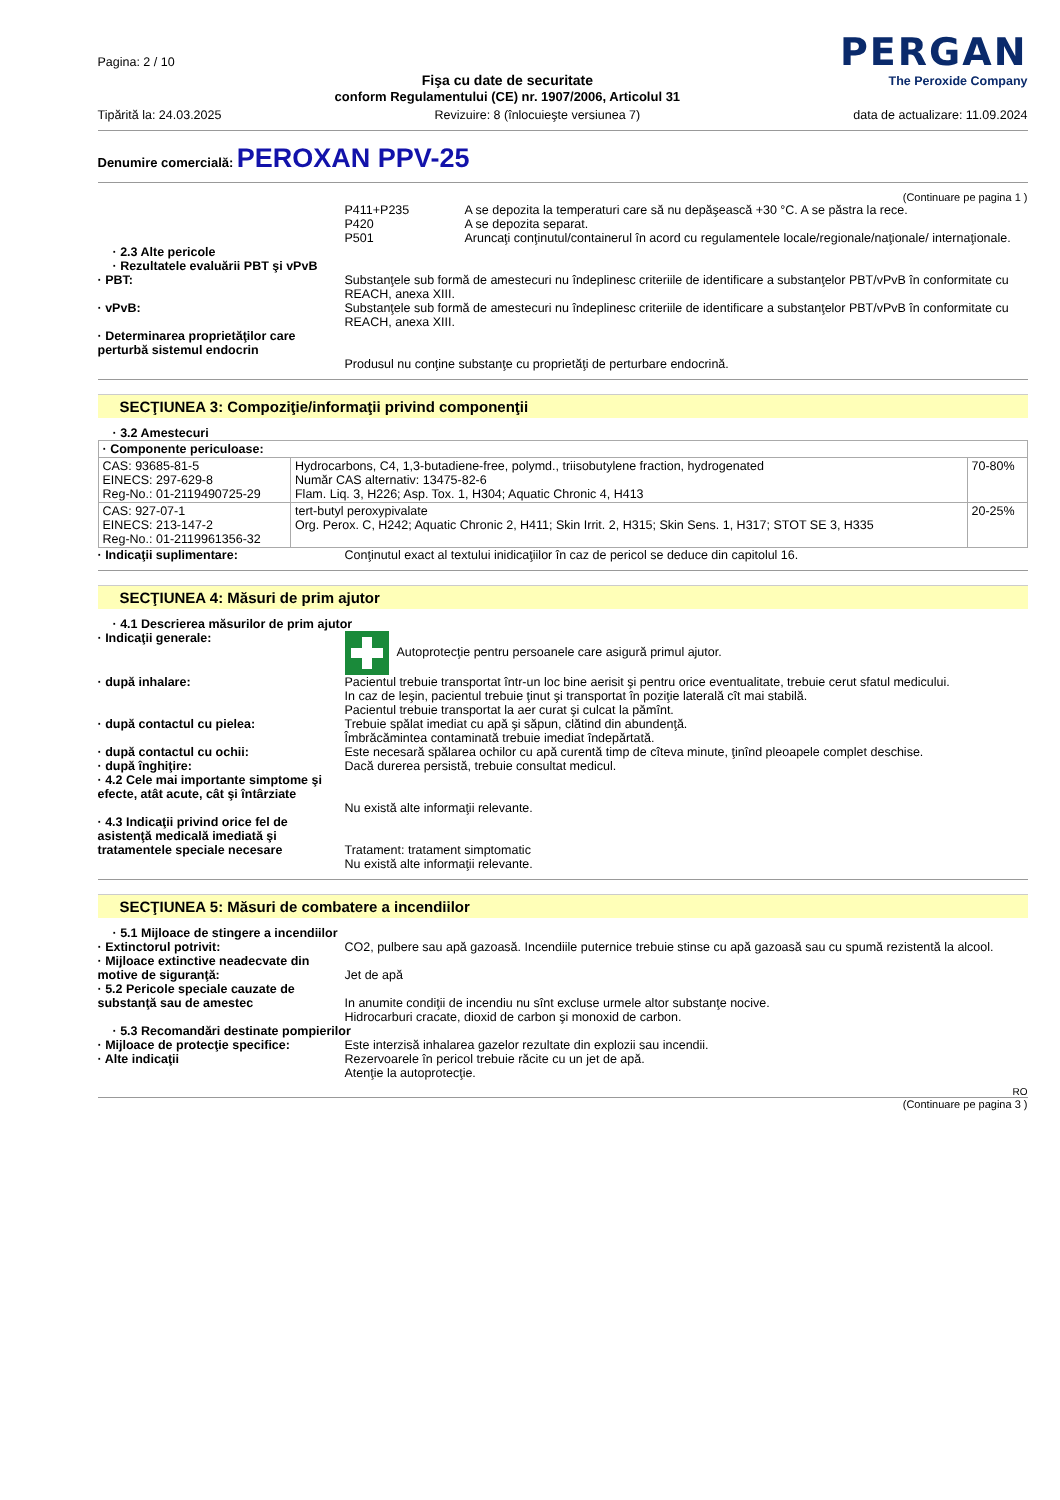Pagina: 2 / 10
Fişa cu date de securitate
conform Regulamentului (CE) nr. 1907/2006, Articolul 31
PERGAN
The Peroxide Company
Tipărită la: 24.03.2025 Revizuire: 8 (înlocuieşte versiunea 7) data de actualizare: 11.09.2024
Denumire comercială: PEROXAN PPV-25
(Continuare pe pagina 1 )
P411+P235
P420
P501
A se depozita la temperaturi care să nu depăşească +30 °C. A se păstra la rece.
A se depozita separat.
Aruncaţi conţinutul/containerul în acord cu regulamentele locale/regionale/naţionale/ internaţionale.
· 2.3 Alte pericole
· Rezultatele evaluării PBT şi vPvB
· PBT: Substanţele sub formă de amestecuri nu îndeplinesc criteriile de identificare a substanţelor PBT/vPvB în conformitate cu REACH, anexa XIII.
· vPvB: Substanţele sub formă de amestecuri nu îndeplinesc criteriile de identificare a substanţelor PBT/vPvB în conformitate cu REACH, anexa XIII.
· Determinarea proprietăţilor care perturbă sistemul endocrin
Produsul nu conţine substanţe cu proprietăţi de perturbare endocrină.
SECŢIUNEA 3: Compoziţie/informaţii privind componenţii
· 3.2 Amestecuri
| · Componente periculoase: | | |
| CAS: 93685-81-5 EINECS: 297-629-8 Reg-No.: 01-2119490725-29 | Hydrocarbons, C4, 1,3-butadiene-free, polymd., triisobutylene fraction, hydrogenated Număr CAS alternativ: 13475-82-6 Flam. Liq. 3, H226; Asp. Tox. 1, H304; Aquatic Chronic 4, H413 | 70-80% |
| CAS: 927-07-1 EINECS: 213-147-2 Reg-No.: 01-2119961356-32 | tert-butyl peroxypivalate Org. Perox. C, H242; Aquatic Chronic 2, H411; Skin Irrit. 2, H315; Skin Sens. 1, H317; STOT SE 3, H335 | 20-25% |
· Indicaţii suplimentare: Conţinutul exact al textului inidicaţiilor în caz de pericol se deduce din capitolul 16.
SECŢIUNEA 4: Măsuri de prim ajutor
· 4.1 Descrierea măsurilor de prim ajutor
· Indicaţii generale: Autoprotecţie pentru persoanele care asigură primul ajutor.
· după inhalare: Pacientul trebuie transportat într-un loc bine aerisit şi pentru orice eventualitate, trebuie cerut sfatul medicului.
In caz de leşin, pacientul trebuie ţinut şi transportat în poziţie laterală cît mai stabilă.
Pacientul trebuie transportat la aer curat şi culcat la pămînt.
· după contactul cu pielea: Trebuie spălat imediat cu apă şi săpun, clătind din abundenţă.
Îmbrăcămintea contaminată trebuie imediat îndepărtată.
· după contactul cu ochii: Este necesară spălarea ochilor cu apă curentă timp de cîteva minute, ţinînd pleoapele complet deschise.
· după înghiţire: Dacă durerea persistă, trebuie consultat medicul.
· 4.2 Cele mai importante simptome şi efecte, atât acute, cât şi întârziate
Nu există alte informaţii relevante.
· 4.3 Indicaţii privind orice fel de asistenţă medicală imediată şi tratamentele speciale necesare
Tratament: tratament simptomatic
Nu există alte informaţii relevante.
SECŢIUNEA 5: Măsuri de combatere a incendiilor
· 5.1 Mijloace de stingere a incendiilor
· Extinctorul potrivit: CO2, pulbere sau apă gazoasă. Incendiile puternice trebuie stinse cu apă gazoasă sau cu spumă rezistentă la alcool.
· Mijloace extinctive neadecvate din motive de siguranţă:
Jet de apă
· 5.2 Pericole speciale cauzate de substanţă sau de amestec
In anumite condiţii de incendiu nu sînt excluse urmele altor substanţe nocive.
Hidrocarburi cracate, dioxid de carbon şi monoxid de carbon.
· 5.3 Recomandări destinate pompierilor
· Mijloace de protecţie specifice:
Este interzisă inhalarea gazelor rezultate din explozii sau incendii.
· Alte indicaţii Rezervoarele în pericol trebuie răcite cu un jet de apă.
Atenţie la autoprotecţie.
RO
(Continuare pe pagina 3 )